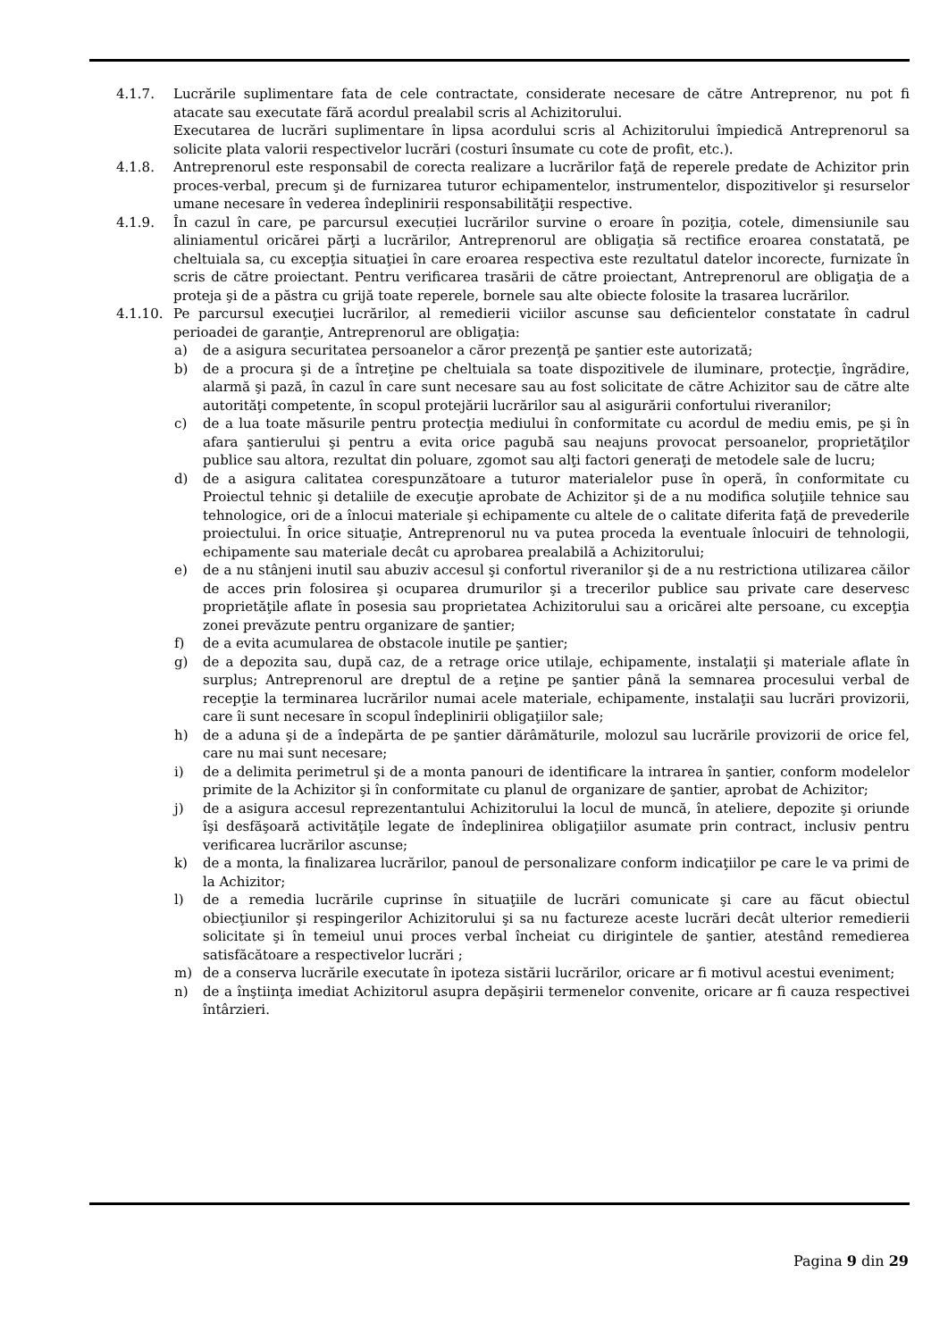4.1.7. Lucrările suplimentare fata de cele contractate, considerate necesare de către Antreprenor, nu pot fi atacate sau executate fără acordul prealabil scris al Achizitorului.
Executarea de lucrări suplimentare în lipsa acordului scris al Achizitorului împiedică Antreprenorul sa solicite plata valorii respectivelor lucrări (costuri însumate cu cote de profit, etc.).
4.1.8. Antreprenorul este responsabil de corecta realizare a lucrărilor faţă de reperele predate de Achizitor prin proces-verbal, precum şi de furnizarea tuturor echipamentelor, instrumentelor, dispozitivelor şi resurselor umane necesare în vederea îndeplinirii responsabilităţii respective.
4.1.9. În cazul în care, pe parcursul execuției lucrărilor survine o eroare în poziţia, cotele, dimensiunile sau aliniamentul oricărei părţi a lucrărilor, Antreprenorul are obligaţia să rectifice eroarea constatată, pe cheltuiala sa, cu excepţia situaţiei în care eroarea respectiva este rezultatul datelor incorecte, furnizate în scris de către proiectant. Pentru verificarea trasării de către proiectant, Antreprenorul are obligaţia de a proteja şi de a păstra cu grijă toate reperele, bornele sau alte obiecte folosite la trasarea lucrărilor.
4.1.10. Pe parcursul execuţiei lucrărilor, al remedierii viciilor ascunse sau deficientelor constatate în cadrul perioadei de garanţie, Antreprenorul are obligaţia:
a) de a asigura securitatea persoanelor a căror prezenţă pe şantier este autorizată;
b) de a procura şi de a întreţine pe cheltuiala sa toate dispozitivele de iluminare, protecţie, îngrădire, alarmă şi pază, în cazul în care sunt necesare sau au fost solicitate de către Achizitor sau de către alte autorităţi competente, în scopul protejării lucrărilor sau al asigurării confortului riveranilor;
c) de a lua toate măsurile pentru protecţia mediului în conformitate cu acordul de mediu emis, pe şi în afara şantierului şi pentru a evita orice pagubă sau neajuns provocat persoanelor, proprietăţilor publice sau altora, rezultat din poluare, zgomot sau alţi factori generaţi de metodele sale de lucru;
d) de a asigura calitatea corespunzătoare a tuturor materialelor puse în operă, în conformitate cu Proiectul tehnic şi detaliile de execuţie aprobate de Achizitor şi de a nu modifica soluţiile tehnice sau tehnologice, ori de a înlocui materiale şi echipamente cu altele de o calitate diferita faţă de prevederile proiectului. În orice situaţie, Antreprenorul nu va putea proceda la eventuale înlocuiri de tehnologii, echipamente sau materiale decât cu aprobarea prealabilă a Achizitorului;
e) de a nu stânjeni inutil sau abuziv accesul şi confortul riveranilor şi de a nu restrictiona utilizarea căilor de acces prin folosirea şi ocuparea drumurilor şi a trecerilor publice sau private care deservesc proprietăţile aflate în posesia sau proprietatea Achizitorului sau a oricărei alte persoane, cu excepţia zonei prevăzute pentru organizare de şantier;
f) de a evita acumularea de obstacole inutile pe şantier;
g) de a depozita sau, după caz, de a retrage orice utilaje, echipamente, instalaţii şi materiale aflate în surplus; Antreprenorul are dreptul de a reţine pe şantier până la semnarea procesului verbal de recepţie la terminarea lucrărilor numai acele materiale, echipamente, instalaţii sau lucrări provizorii, care îi sunt necesare în scopul îndeplinirii obligaţiilor sale;
h) de a aduna şi de a îndepărta de pe şantier dărâmăturile, molozul sau lucrările provizorii de orice fel, care nu mai sunt necesare;
i) de a delimita perimetrul şi de a monta panouri de identificare la intrarea în şantier, conform modelelor primite de la Achizitor şi în conformitate cu planul de organizare de şantier, aprobat de Achizitor;
j) de a asigura accesul reprezentantului Achizitorului la locul de muncă, în ateliere, depozite şi oriunde îşi desfăşoară activităţile legate de îndeplinirea obligaţiilor asumate prin contract, inclusiv pentru verificarea lucrărilor ascunse;
k) de a monta, la finalizarea lucrărilor, panoul de personalizare conform indicaţiilor pe care le va primi de la Achizitor;
l) de a remedia lucrările cuprinse în situaţiile de lucrări comunicate şi care au făcut obiectul obiecţiunilor şi respingerilor Achizitorului şi sa nu factureze aceste lucrări decât ulterior remedierii solicitate şi în temeiul unui proces verbal încheiat cu dirigintele de şantier, atestând remedierea satisfăcătoare a respectivelor lucrări ;
m) de a conserva lucrările executate în ipoteza sistării lucrărilor, oricare ar fi motivul acestui eveniment;
n) de a înştiinţa imediat Achizitorul asupra depăşirii termenelor convenite, oricare ar fi cauza respectivei întârzieri.
Pagina 9 din 29